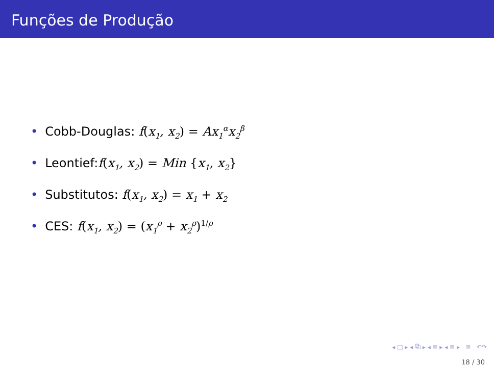Funções de Produção
• Cobb-Douglas: f(x<sub>1</sub>, x<sub>2</sub>) = Ax<sub>1</sub><sup>α</sup>x<sub>2</sub><sup>β</sup>
• Leontief:f(x<sub>1</sub>, x<sub>2</sub>) = Min {x<sub>1</sub>, x<sub>2</sub>}
• Substitutos: f(x<sub>1</sub>, x<sub>2</sub>) = x<sub>1</sub> + x<sub>2</sub>
• CES: f(x<sub>1</sub>, x<sub>2</sub>) = (x<sub>1</sub><sup>ρ</sup> + x<sub>2</sub><sup>ρ</sup>)<sup>1/ρ</sup>
◂ □ ▸ ◂ ⧉ ▸ ◂ ≣ ▸ ◂ ≣ ▸ ≣ ↶↷
18 / 30